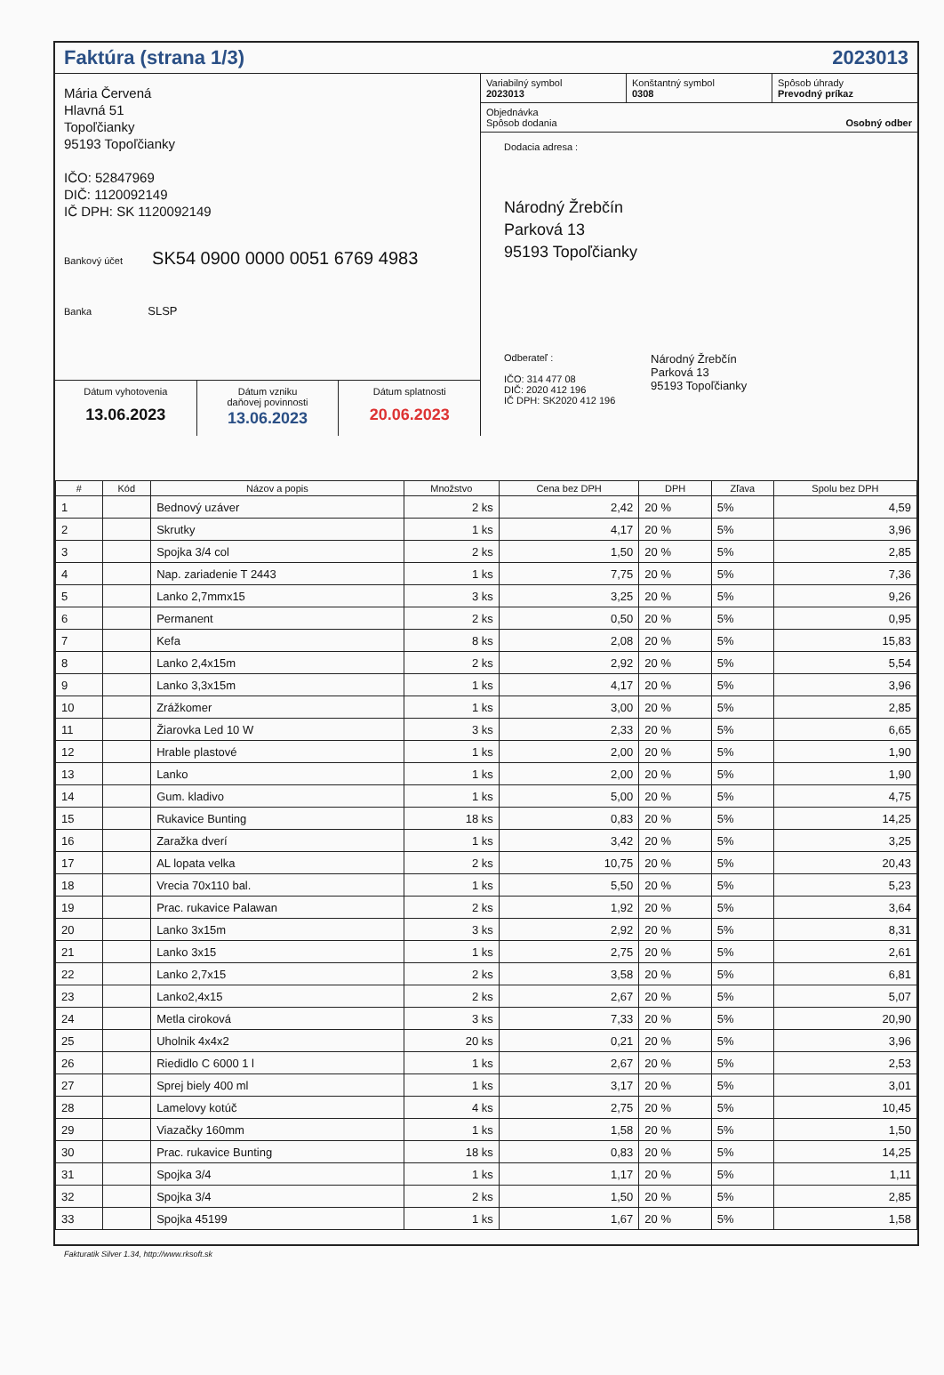Faktúra (strana 1/3) 2023013
Mária Červená
Hlavná 51
Topoľčianky
95193 Topoľčianky
IČO: 52847969
DIČ: 1120092149
IČ DPH: SK 1120092149
Bankový účet SK54 0900 0000 0051 6769 4983
Banka SLSP
Dátum vyhotovenia
13.06.2023
Dátum vzniku
daňovej povinnosti
13.06.2023
Dátum splatnosti
20.06.2023
Variabilný symbol
2023013
Konštantný symbol
0308
Spôsob úhrady
Prevodný príkaz
Objednávka
Spôsob dodania Osobný odber
Dodacia adresa :
Národný Žrebčín
Parková 13
95193 Topoľčianky
Odberateľ :
IČO: 314 477 08
DIČ: 2020 412 196
IČ DPH: SK2020 412 196
Národný Žrebčín
Parková 13
95193 Topoľčianky
| # | Kód | Názov a popis | Množstvo | Cena bez DPH | DPH | Zľava | Spolu bez DPH |
| --- | --- | --- | --- | --- | --- | --- | --- |
| 1 | | Bednový uzáver | 2 ks | 2,42 | 20 % | 5% | 4,59 |
| 2 | | Skrutky | 1 ks | 4,17 | 20 % | 5% | 3,96 |
| 3 | | Spojka 3/4 col | 2 ks | 1,50 | 20 % | 5% | 2,85 |
| 4 | | Nap. zariadenie T 2443 | 1 ks | 7,75 | 20 % | 5% | 7,36 |
| 5 | | Lanko 2,7mmx15 | 3 ks | 3,25 | 20 % | 5% | 9,26 |
| 6 | | Permanent | 2 ks | 0,50 | 20 % | 5% | 0,95 |
| 7 | | Kefa | 8 ks | 2,08 | 20 % | 5% | 15,83 |
| 8 | | Lanko 2,4x15m | 2 ks | 2,92 | 20 % | 5% | 5,54 |
| 9 | | Lanko 3,3x15m | 1 ks | 4,17 | 20 % | 5% | 3,96 |
| 10 | | Zrážkomer | 1 ks | 3,00 | 20 % | 5% | 2,85 |
| 11 | | Žiarovka Led 10 W | 3 ks | 2,33 | 20 % | 5% | 6,65 |
| 12 | | Hrable plastové | 1 ks | 2,00 | 20 % | 5% | 1,90 |
| 13 | | Lanko | 1 ks | 2,00 | 20 % | 5% | 1,90 |
| 14 | | Gum. kladivo | 1 ks | 5,00 | 20 % | 5% | 4,75 |
| 15 | | Rukavice Bunting | 18 ks | 0,83 | 20 % | 5% | 14,25 |
| 16 | | Zaražka dverí | 1 ks | 3,42 | 20 % | 5% | 3,25 |
| 17 | | AL lopata velka | 2 ks | 10,75 | 20 % | 5% | 20,43 |
| 18 | | Vrecia 70x110 bal. | 1 ks | 5,50 | 20 % | 5% | 5,23 |
| 19 | | Prac. rukavice Palawan | 2 ks | 1,92 | 20 % | 5% | 3,64 |
| 20 | | Lanko 3x15m | 3 ks | 2,92 | 20 % | 5% | 8,31 |
| 21 | | Lanko 3x15 | 1 ks | 2,75 | 20 % | 5% | 2,61 |
| 22 | | Lanko 2,7x15 | 2 ks | 3,58 | 20 % | 5% | 6,81 |
| 23 | | Lanko2,4x15 | 2 ks | 2,67 | 20 % | 5% | 5,07 |
| 24 | | Metla ciroková | 3 ks | 7,33 | 20 % | 5% | 20,90 |
| 25 | | Uholnik 4x4x2 | 20 ks | 0,21 | 20 % | 5% | 3,96 |
| 26 | | Riedidlo C 6000 1 l | 1 ks | 2,67 | 20 % | 5% | 2,53 |
| 27 | | Sprej biely 400 ml | 1 ks | 3,17 | 20 % | 5% | 3,01 |
| 28 | | Lamelovy kotúč | 4 ks | 2,75 | 20 % | 5% | 10,45 |
| 29 | | Viazačky 160mm | 1 ks | 1,58 | 20 % | 5% | 1,50 |
| 30 | | Prac. rukavice Bunting | 18 ks | 0,83 | 20 % | 5% | 14,25 |
| 31 | | Spojka 3/4 | 1 ks | 1,17 | 20 % | 5% | 1,11 |
| 32 | | Spojka 3/4 | 2 ks | 1,50 | 20 % | 5% | 2,85 |
| 33 | | Spojka 45199 | 1 ks | 1,67 | 20 % | 5% | 1,58 |
Fakturatik Silver 1.34, http://www.rksoft.sk